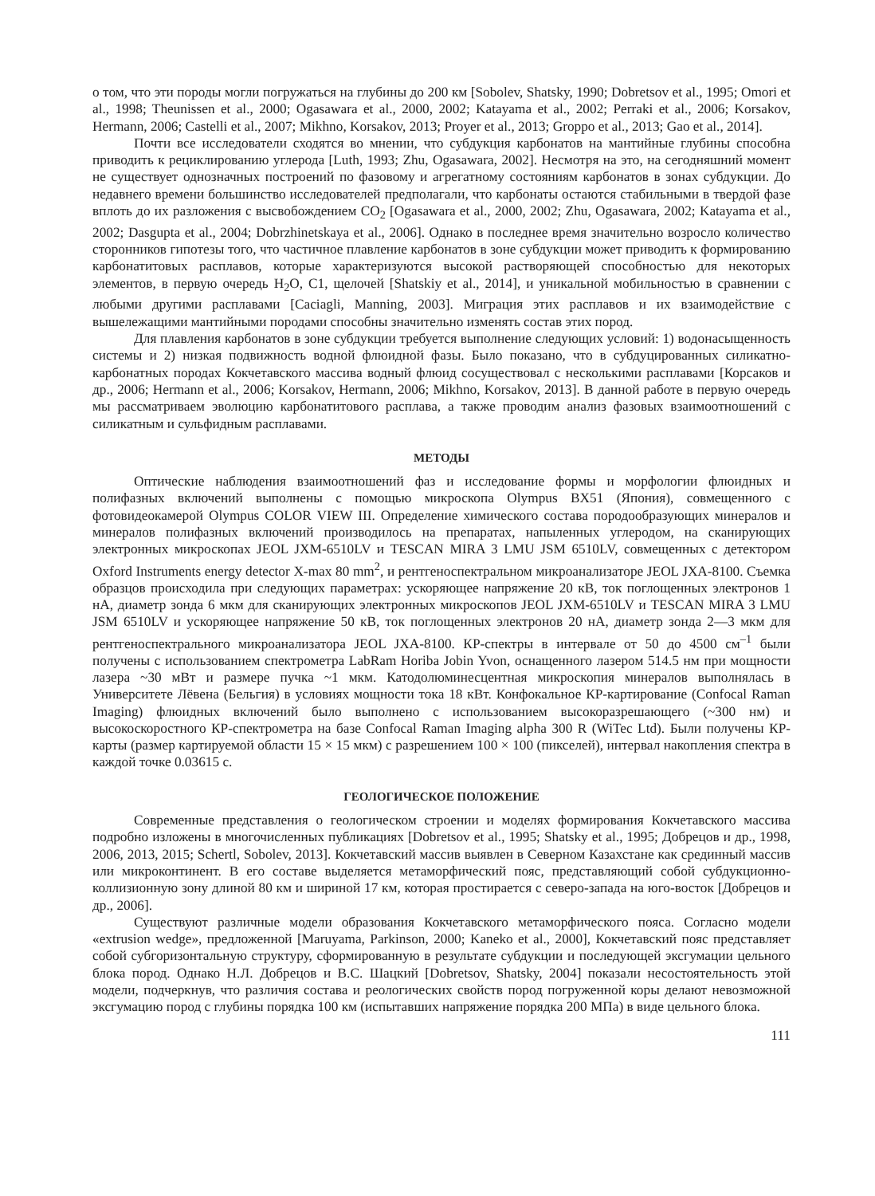о том, что эти породы могли погружаться на глубины до 200 км [Sobolev, Shatsky, 1990; Dobretsov et al., 1995; Omori et al., 1998; Theunissen et al., 2000; Ogasawara et al., 2000, 2002; Katayama et al., 2002; Perraki et al., 2006; Korsakov, Hermann, 2006; Castelli et al., 2007; Mikhno, Korsakov, 2013; Proyer et al., 2013; Groppo et al., 2013; Gao et al., 2014].
Почти все исследователи сходятся во мнении, что субдукция карбонатов на мантийные глубины способна приводить к рециклированию углерода [Luth, 1993; Zhu, Ogasawara, 2002]. Несмотря на это, на сегодняшний момент не существует однозначных построений по фазовому и агрегатному состояниям карбонатов в зонах субдукции. До недавнего времени большинство исследователей предполагали, что карбонаты остаются стабильными в твердой фазе вплоть до их разложения с высвобождением CO<sub>2</sub> [Ogasawara et al., 2000, 2002; Zhu, Ogasawara, 2002; Katayama et al., 2002; Dasgupta et al., 2004; Dobrzhinetskaya et al., 2006]. Однако в последнее время значительно возросло количество сторонников гипотезы того, что частичное плавление карбонатов в зоне субдукции может приводить к формированию карбонатитовых расплавов, которые характеризуются высокой растворяющей способностью для некоторых элементов, в первую очередь H<sub>2</sub>O, C1, щелочей [Shatskiy et al., 2014], и уникальной мобильностью в сравнении с любыми другими расплавами [Caciagli, Manning, 2003]. Миграция этих расплавов и их взаимодействие с вышележащими мантийными породами способны значительно изменять состав этих пород.
Для плавления карбонатов в зоне субдукции требуется выполнение следующих условий: 1) водонасыщенность системы и 2) низкая подвижность водной флюидной фазы. Было показано, что в субдуцированных силикатно-карбонатных породах Кокчетавского массива водный флюид сосуществовал с несколькими расплавами [Корсаков и др., 2006; Hermann et al., 2006; Korsakov, Hermann, 2006; Mikhno, Korsakov, 2013]. В данной работе в первую очередь мы рассматриваем эволюцию карбонатитового расплава, а также проводим анализ фазовых взаимоотношений с силикатным и сульфидным расплавами.
МЕТОДЫ
Оптические наблюдения взаимоотношений фаз и исследование формы и морфологии флюидных и полифазных включений выполнены с помощью микроскопа Olympus BX51 (Япония), совмещенного с фотовидеокамерой Olympus COLOR VIEW III. Определение химического состава породообразующих минералов и минералов полифазных включений производилось на препаратах, напыленных углеродом, на сканирующих электронных микроскопах JEOL JXM-6510LV и TESCAN MIRA 3 LMU JSM 6510LV, совмещенных с детектором Oxford Instruments energy detector X-max 80 mm<sup>2</sup>, и рентгеноспектральном микроанализаторе JEOL JXA-8100. Съемка образцов происходила при следующих параметрах: ускоряющее напряжение 20 кВ, ток поглощенных электронов 1 нА, диаметр зонда 6 мкм для сканирующих электронных микроскопов JEOL JXM-6510LV и TESCAN MIRA 3 LMU JSM 6510LV и ускоряющее напряжение 50 кВ, ток поглощенных электронов 20 нА, диаметр зонда 2—3 мкм для рентгеноспектрального микроанализатора JEOL JXA-8100. КР-спектры в интервале от 50 до 4500 см<sup>–1</sup> были получены с использованием спектрометра LabRam Horiba Jobin Yvon, оснащенного лазером 514.5 нм при мощности лазера ~30 мВт и размере пучка ~1 мкм. Катодолюминесцентная микроскопия минералов выполнялась в Университете Лёвена (Бельгия) в условиях мощности тока 18 кВт. Конфокальное КР-картирование (Confocal Raman Imaging) флюидных включений было выполнено с использованием высокоразрешающего (~300 нм) и высокоскоростного КР-спектрометра на базе Confocal Raman Imaging alpha 300 R (WiTec Ltd). Были получены КР-карты (размер картируемой области 15 × 15 мкм) с разрешением 100 × 100 (пикселей), интервал накопления спектра в каждой точке 0.03615 с.
ГЕОЛОГИЧЕСКОЕ ПОЛОЖЕНИЕ
Современные представления о геологическом строении и моделях формирования Кокчетавского массива подробно изложены в многочисленных публикациях [Dobretsov et al., 1995; Shatsky et al., 1995; Добрецов и др., 1998, 2006, 2013, 2015; Schertl, Sobolev, 2013]. Кокчетавский массив выявлен в Северном Казахстане как срединный массив или микроконтинент. В его составе выделяется метаморфический пояс, представляющий собой субдукционно-коллизионную зону длиной 80 км и шириной 17 км, которая простирается с северо-запада на юго-восток [Добрецов и др., 2006].
Существуют различные модели образования Кокчетавского метаморфического пояса. Согласно модели «extrusion wedge», предложенной [Maruyama, Parkinson, 2000; Kaneko et al., 2000], Кокчетавский пояс представляет собой субгоризонтальную структуру, сформированную в результате субдукции и последующей эксгумации цельного блока пород. Однако Н.Л. Добрецов и В.С. Шацкий [Dobretsov, Shatsky, 2004] показали несостоятельность этой модели, подчеркнув, что различия состава и реологических свойств пород погруженной коры делают невозможной эксгумацию пород с глубины порядка 100 км (испытавших напряжение порядка 200 МПа) в виде цельного блока.
111